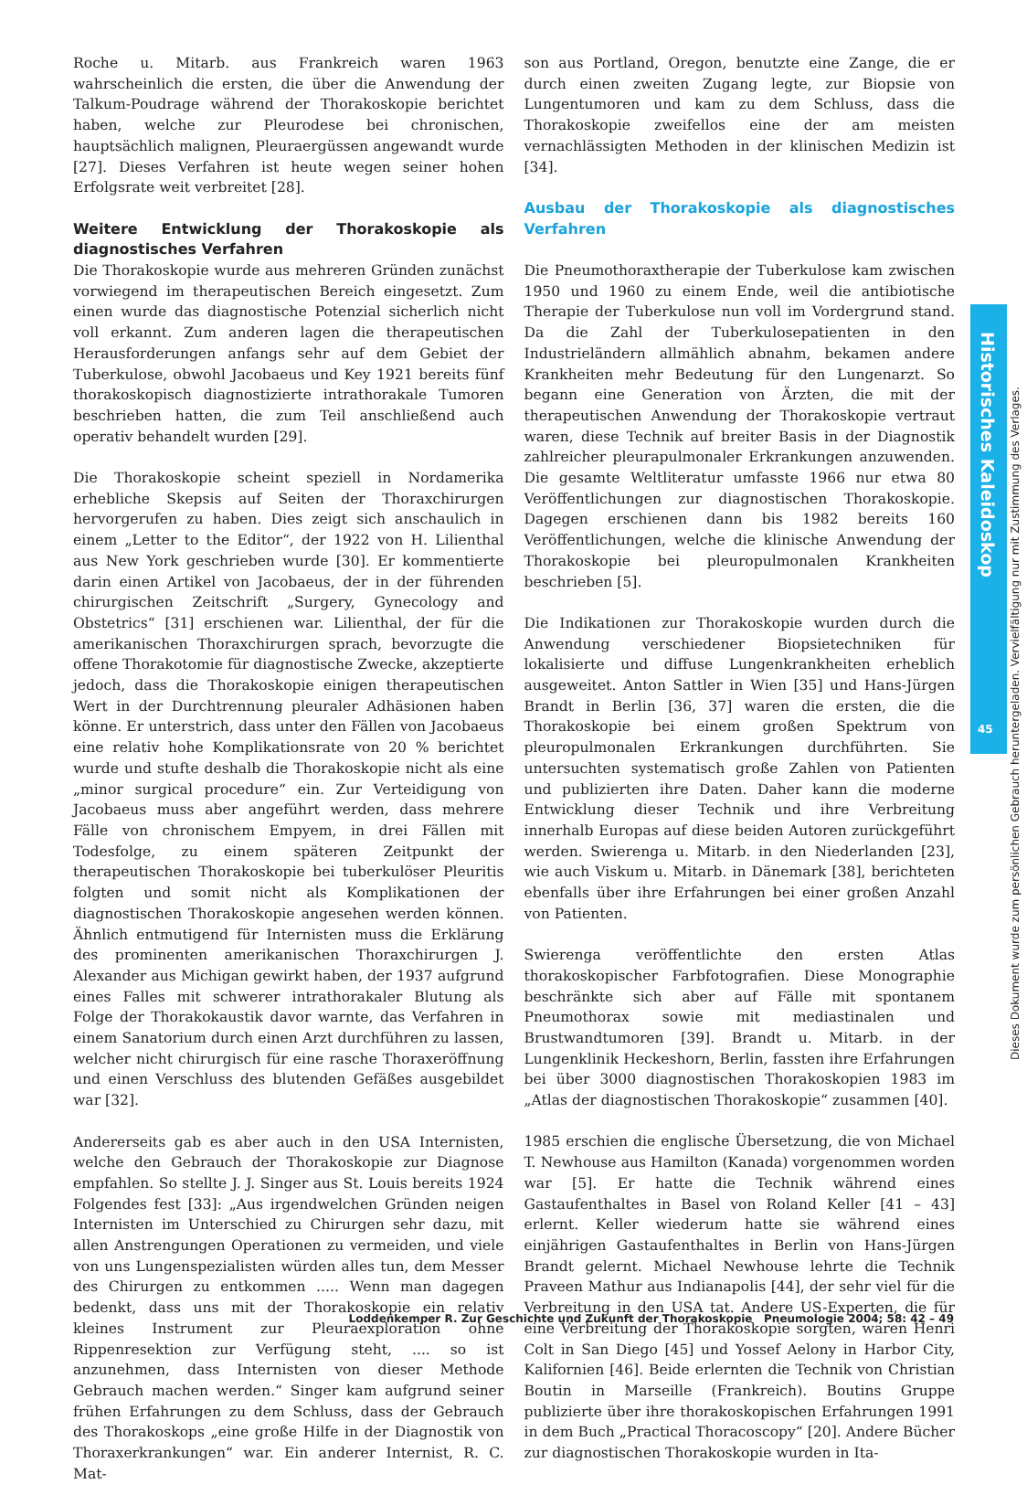Roche u. Mitarb. aus Frankreich waren 1963 wahrscheinlich die ersten, die über die Anwendung der Talkum-Poudrage während der Thorakoskopie berichtet haben, welche zur Pleurodese bei chronischen, hauptsächlich malignen, Pleuraergüssen angewandt wurde [27]. Dieses Verfahren ist heute wegen seiner hohen Erfolgsrate weit verbreitet [28].
Weitere Entwicklung der Thorakoskopie als diagnostisches Verfahren
Die Thorakoskopie wurde aus mehreren Gründen zunächst vorwiegend im therapeutischen Bereich eingesetzt. Zum einen wurde das diagnostische Potenzial sicherlich nicht voll erkannt. Zum anderen lagen die therapeutischen Herausforderungen anfangs sehr auf dem Gebiet der Tuberkulose, obwohl Jacobaeus und Key 1921 bereits fünf thorakoskopisch diagnostizierte intrathorakale Tumoren beschrieben hatten, die zum Teil anschließend auch operativ behandelt wurden [29].
Die Thorakoskopie scheint speziell in Nordamerika erhebliche Skepsis auf Seiten der Thoraxchirurgen hervorgerufen zu haben. Dies zeigt sich anschaulich in einem „Letter to the Editor“, der 1922 von H. Lilienthal aus New York geschrieben wurde [30]. Er kommentierte darin einen Artikel von Jacobaeus, der in der führenden chirurgischen Zeitschrift „Surgery, Gynecology and Obstetrics“ [31] erschienen war. Lilienthal, der für die amerikanischen Thoraxchirurgen sprach, bevorzugte die offene Thorakotomie für diagnostische Zwecke, akzeptierte jedoch, dass die Thorakoskopie einigen therapeutischen Wert in der Durchtrennung pleuraler Adhäsionen haben könne. Er unterstrich, dass unter den Fällen von Jacobaeus eine relativ hohe Komplikationsrate von 20 % berichtet wurde und stufte deshalb die Thorakoskopie nicht als eine „minor surgical procedure“ ein. Zur Verteidigung von Jacobaeus muss aber angeführt werden, dass mehrere Fälle von chronischem Empyem, in drei Fällen mit Todesfolge, zu einem späteren Zeitpunkt der therapeutischen Thorakoskopie bei tuberkulöser Pleuritis folgten und somit nicht als Komplikationen der diagnostischen Thorakoskopie angesehen werden können. Ähnlich entmutigend für Internisten muss die Erklärung des prominenten amerikanischen Thoraxchirurgen J. Alexander aus Michigan gewirkt haben, der 1937 aufgrund eines Falles mit schwerer intrathorakaler Blutung als Folge der Thorakokaustik davor warnte, das Verfahren in einem Sanatorium durch einen Arzt durchführen zu lassen, welcher nicht chirurgisch für eine rasche Thoraxeröffnung und einen Verschluss des blutenden Gefäßes ausgebildet war [32].
Andererseits gab es aber auch in den USA Internisten, welche den Gebrauch der Thorakoskopie zur Diagnose empfahlen. So stellte J. J. Singer aus St. Louis bereits 1924 Folgendes fest [33]: „Aus irgendwelchen Gründen neigen Internisten im Unterschied zu Chirurgen sehr dazu, mit allen Anstrengungen Operationen zu vermeiden, und viele von uns Lungenspezialisten würden alles tun, dem Messer des Chirurgen zu entkommen ..... Wenn man dagegen bedenkt, dass uns mit der Thorakoskopie ein relativ kleines Instrument zur Pleuraexploration ohne Rippenresektion zur Verfügung steht, .... so ist anzunehmen, dass Internisten von dieser Methode Gebrauch machen werden.“ Singer kam aufgrund seiner frühen Erfahrungen zu dem Schluss, dass der Gebrauch des Thorakoskops „eine große Hilfe in der Diagnostik von Thoraxerkrankungen“ war. Ein anderer Internist, R. C. Mat-
son aus Portland, Oregon, benutzte eine Zange, die er durch einen zweiten Zugang legte, zur Biopsie von Lungentumoren und kam zu dem Schluss, dass die Thorakoskopie zweifellos eine der am meisten vernachlässigten Methoden in der klinischen Medizin ist [34].
Ausbau der Thorakoskopie als diagnostisches Verfahren
Die Pneumothoraxtherapie der Tuberkulose kam zwischen 1950 und 1960 zu einem Ende, weil die antibiotische Therapie der Tuberkulose nun voll im Vordergrund stand. Da die Zahl der Tuberkulosepatienten in den Industrieländern allmählich abnahm, bekamen andere Krankheiten mehr Bedeutung für den Lungenarzt. So begann eine Generation von Ärzten, die mit der therapeutischen Anwendung der Thorakoskopie vertraut waren, diese Technik auf breiter Basis in der Diagnostik zahlreicher pleurapulmonaler Erkrankungen anzuwenden. Die gesamte Weltliteratur umfasste 1966 nur etwa 80 Veröffentlichungen zur diagnostischen Thorakoskopie. Dagegen erschienen dann bis 1982 bereits 160 Veröffentlichungen, welche die klinische Anwendung der Thorakoskopie bei pleuropulmonalen Krankheiten beschrieben [5].
Die Indikationen zur Thorakoskopie wurden durch die Anwendung verschiedener Biopsietechniken für lokalisierte und diffuse Lungenkrankheiten erheblich ausgeweitet. Anton Sattler in Wien [35] und Hans-Jürgen Brandt in Berlin [36, 37] waren die ersten, die die Thorakoskopie bei einem großen Spektrum von pleuropulmonalen Erkrankungen durchführten. Sie untersuchten systematisch große Zahlen von Patienten und publizierten ihre Daten. Daher kann die moderne Entwicklung dieser Technik und ihre Verbreitung innerhalb Europas auf diese beiden Autoren zurückgeführt werden. Swierenga u. Mitarb. in den Niederlanden [23], wie auch Viskum u. Mitarb. in Dänemark [38], berichteten ebenfalls über ihre Erfahrungen bei einer großen Anzahl von Patienten.
Swierenga veröffentlichte den ersten Atlas thorakoskopischer Farbfotografien. Diese Monographie beschränkte sich aber auf Fälle mit spontanem Pneumothorax sowie mit mediastinalen und Brustwandtumoren [39]. Brandt u. Mitarb. in der Lungenklinik Heckeshorn, Berlin, fassten ihre Erfahrungen bei über 3000 diagnostischen Thorakoskopien 1983 im „Atlas der diagnostischen Thorakoskopie“ zusammen [40].
1985 erschien die englische Übersetzung, die von Michael T. Newhouse aus Hamilton (Kanada) vorgenommen worden war [5]. Er hatte die Technik während eines Gastaufenthaltes in Basel von Roland Keller [41 – 43] erlernt. Keller wiederum hatte sie während eines einjährigen Gastaufenthaltes in Berlin von Hans-Jürgen Brandt gelernt. Michael Newhouse lehrte die Technik Praveen Mathur aus Indianapolis [44], der sehr viel für die Verbreitung in den USA tat. Andere US-Experten, die für eine Verbreitung der Thorakoskopie sorgten, waren Henri Colt in San Diego [45] und Yossef Aelony in Harbor City, Kalifornien [46]. Beide erlernten die Technik von Christian Boutin in Marseille (Frankreich). Boutins Gruppe publizierte über ihre thorakoskopischen Erfahrungen 1991 in dem Buch „Practical Thoracoscopy“ [20]. Andere Bücher zur diagnostischen Thorakoskopie wurden in Ita-
Historisches Kaleidoskop
45
Dieses Dokument wurde zum persönlichen Gebrauch heruntergeladen. Vervielfältigung nur mit Zustimmung des Verlages.
Loddenkemper R. Zur Geschichte und Zukunft der Thorakoskopie Pneumologie 2004; 58: 42 – 49